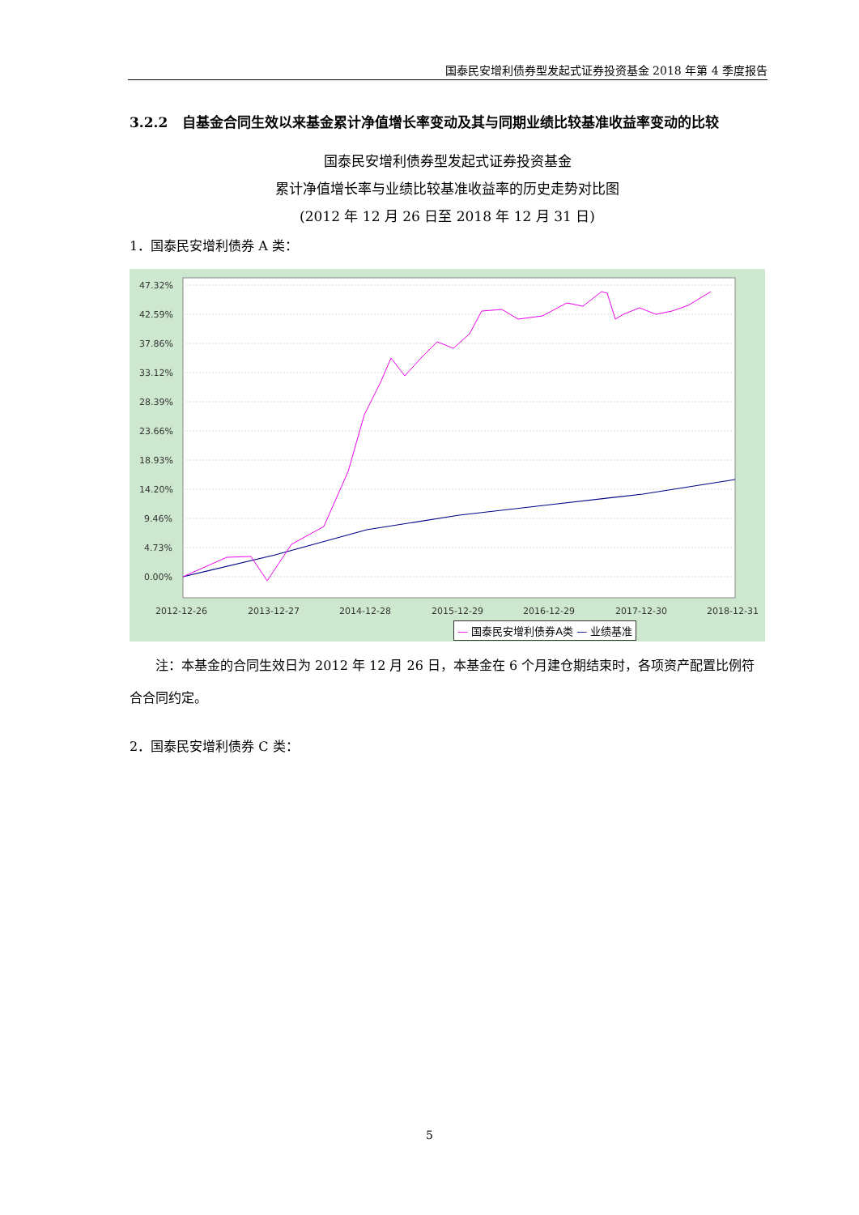国泰民安增利债券型发起式证券投资基金 2018 年第 4 季度报告
3.2.2 自基金合同生效以来基金累计净值增长率变动及其与同期业绩比较基准收益率变动的比较
国泰民安增利债券型发起式证券投资基金
累计净值增长率与业绩比较基准收益率的历史走势对比图
(2012 年 12 月 26 日至 2018 年 12 月 31 日)
1．国泰民安增利债券 A 类：
47.32%
42.59%
37.86%
33.12%
28.39%
23.66%
18.93%
14.20%
9.46%
4.73%
0.00%
2012-12-26
2013-12-27
2014-12-28
2015-12-29
2016-12-29
2017-12-30
2018-12-31
— 国泰民安增利债券A类 — 业绩基准
注：本基金的合同生效日为 2012 年 12 月 26 日，本基金在 6 个月建仓期结束时，各项资产配置比例符合合同约定。
2．国泰民安增利债券 C 类：
5